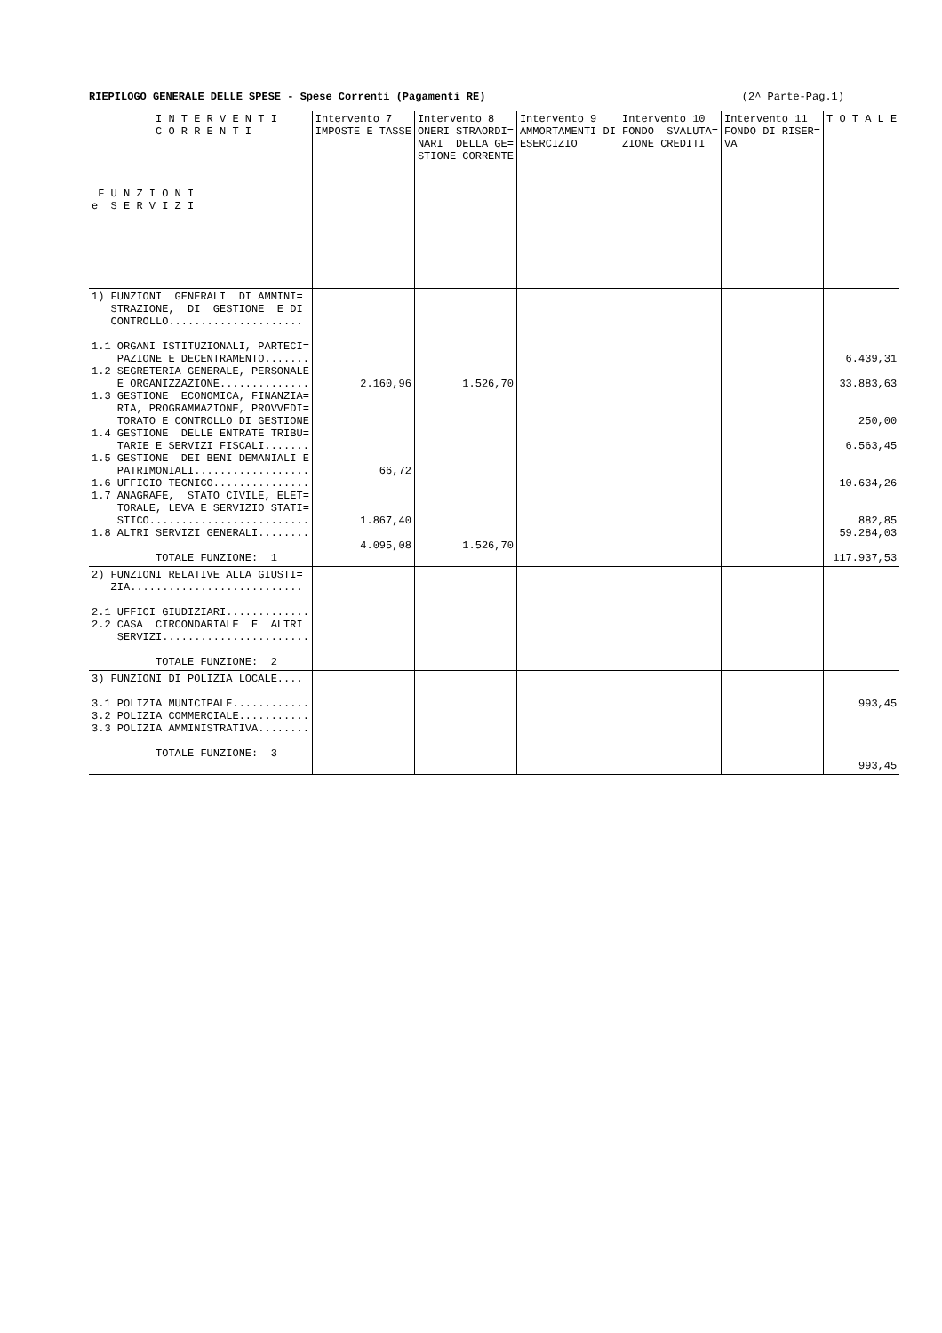RIEPILOGO GENERALE DELLE SPESE - Spese Correnti (Pagamenti RE) (2^ Parte-Pag.1)
| I N T E R V E N T I C O R R E N T I F U N Z I O N I e S E R V I Z I | Intervento 7 IMPOSTE E TASSE | Intervento 8 ONERI STRAORDI= NARI DELLA GE= STIONE CORRENTE | Intervento 9 AMMORTAMENTI DI ESERCIZIO | Intervento 10 FONDO SVALUTA= ZIONE CREDITI | Intervento 11 FONDO DI RISER= VA | T O T A L E |
| --- | --- | --- | --- | --- | --- | --- |
| 1) FUNZIONI GENERALI DI AMMINI= STRAZIONE, DI GESTIONE E DI CONTROLLO..................... 1.1 ORGANI ISTITUZIONALI, PARTECI= PAZIONE E DECENTRAMENTO....... 1.2 SEGRETERIA GENERALE, PERSONALE E ORGANIZZAZIONE.............. 1.3 GESTIONE ECONOMICA, FINANZIA= RIA, PROGRAMMAZIONE, PROVVEDI= TORATO E CONTROLLO DI GESTIONE 1.4 GESTIONE DELLE ENTRATE TRIBU= TARIE E SERVIZI FISCALI....... 1.5 GESTIONE DEI BENI DEMANIALI E PATRIMONIALI.................. 1.6 UFFICIO TECNICO............... 1.7 ANAGRAFE, STATO CIVILE, ELET= TORALE, LEVA E SERVIZIO STATI= STICO......................... 1.8 ALTRI SERVIZI GENERALI........ TOTALE FUNZIONE: 1 | 2.160,96 66,72 1.867,40 4.095,08 | 1.526,70 1.526,70 | | | | 6.439,31 33.883,63 250,00 6.563,45 10.634,26 882,85 59.284,03 117.937,53 |
| 2) FUNZIONI RELATIVE ALLA GIUSTI= ZIA........................... 2.1 UFFICI GIUDIZIARI............. 2.2 CASA CIRCONDARIALE E ALTRI SERVIZI....................... TOTALE FUNZIONE: 2 | | | | | | |
| 3) FUNZIONI DI POLIZIA LOCALE.... 3.1 POLIZIA MUNICIPALE............ 3.2 POLIZIA COMMERCIALE........... 3.3 POLIZIA AMMINISTRATIVA........ TOTALE FUNZIONE: 3 | | | | | | 993,45 993,45 |